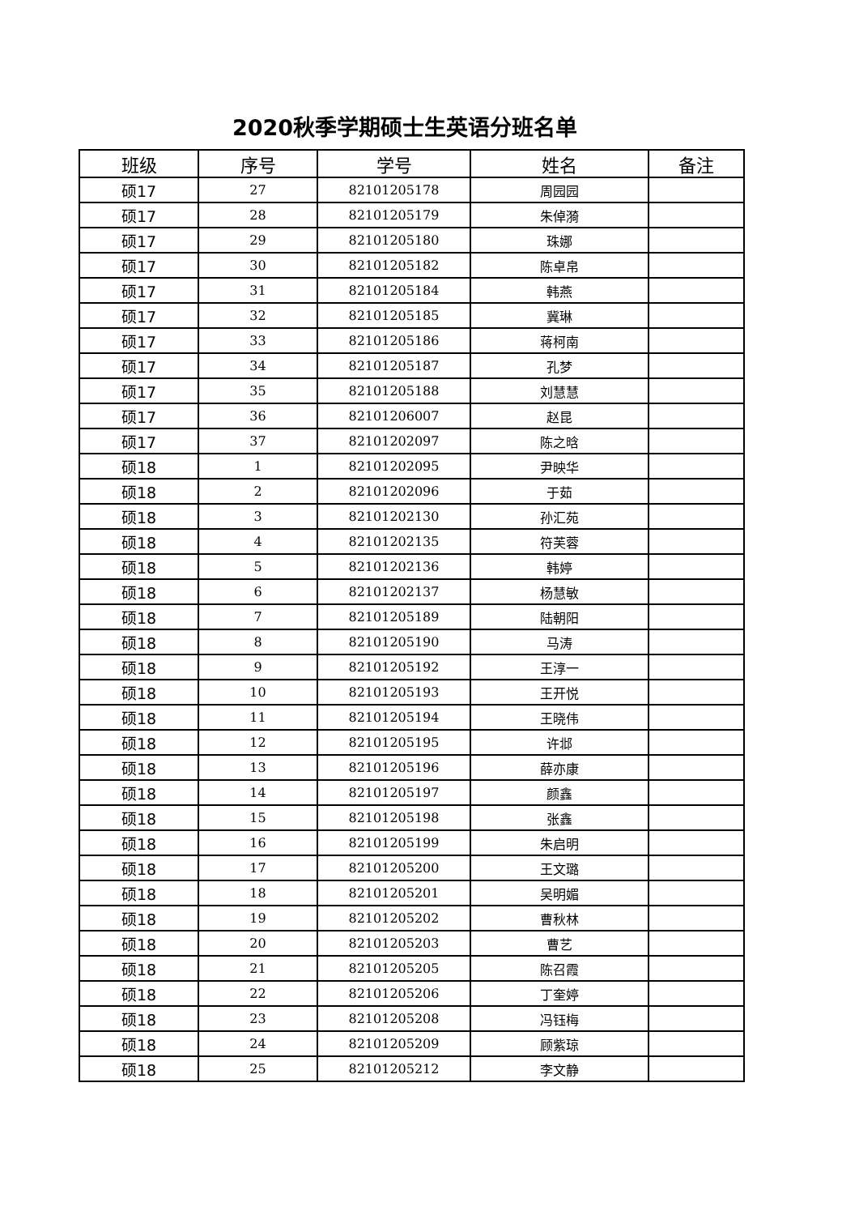2020秋季学期硕士生英语分班名单
| 班级 | 序号 | 学号 | 姓名 | 备注 |
| --- | --- | --- | --- | --- |
| 硕17 | 27 | 82101205178 | 周园园 | |
| 硕17 | 28 | 82101205179 | 朱倬漪 | |
| 硕17 | 29 | 82101205180 | 珠娜 | |
| 硕17 | 30 | 82101205182 | 陈卓帛 | |
| 硕17 | 31 | 82101205184 | 韩燕 | |
| 硕17 | 32 | 82101205185 | 冀琳 | |
| 硕17 | 33 | 82101205186 | 蒋柯南 | |
| 硕17 | 34 | 82101205187 | 孔梦 | |
| 硕17 | 35 | 82101205188 | 刘慧慧 | |
| 硕17 | 36 | 82101206007 | 赵昆 | |
| 硕17 | 37 | 82101202097 | 陈之晗 | |
| 硕18 | 1 | 82101202095 | 尹映华 | |
| 硕18 | 2 | 82101202096 | 于茹 | |
| 硕18 | 3 | 82101202130 | 孙汇苑 | |
| 硕18 | 4 | 82101202135 | 符芙蓉 | |
| 硕18 | 5 | 82101202136 | 韩婷 | |
| 硕18 | 6 | 82101202137 | 杨慧敏 | |
| 硕18 | 7 | 82101205189 | 陆朝阳 | |
| 硕18 | 8 | 82101205190 | 马涛 | |
| 硕18 | 9 | 82101205192 | 王淳一 | |
| 硕18 | 10 | 82101205193 | 王开悦 | |
| 硕18 | 11 | 82101205194 | 王晓伟 | |
| 硕18 | 12 | 82101205195 | 许邶 | |
| 硕18 | 13 | 82101205196 | 薛亦康 | |
| 硕18 | 14 | 82101205197 | 颜鑫 | |
| 硕18 | 15 | 82101205198 | 张鑫 | |
| 硕18 | 16 | 82101205199 | 朱启明 | |
| 硕18 | 17 | 82101205200 | 王文璐 | |
| 硕18 | 18 | 82101205201 | 吴明媚 | |
| 硕18 | 19 | 82101205202 | 曹秋林 | |
| 硕18 | 20 | 82101205203 | 曹艺 | |
| 硕18 | 21 | 82101205205 | 陈召霞 | |
| 硕18 | 22 | 82101205206 | 丁奎婷 | |
| 硕18 | 23 | 82101205208 | 冯钰梅 | |
| 硕18 | 24 | 82101205209 | 顾紫琼 | |
| 硕18 | 25 | 82101205212 | 李文静 | |